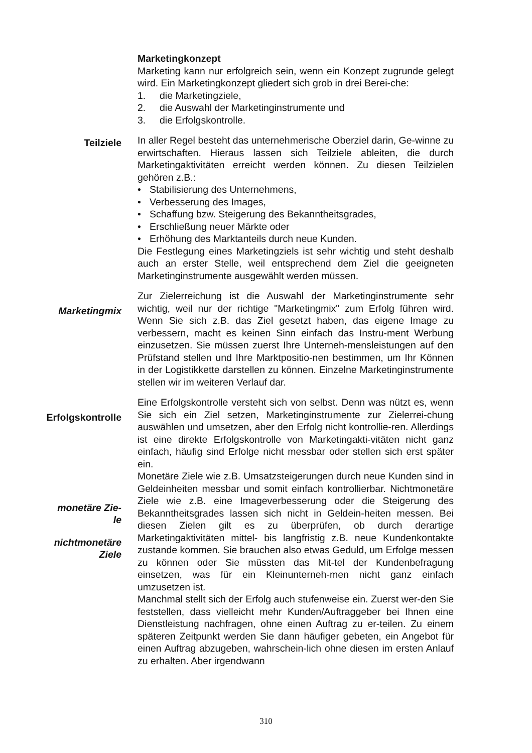Marketingkonzept
Marketing kann nur erfolgreich sein, wenn ein Konzept zugrunde gelegt wird. Ein Marketingkonzept gliedert sich grob in drei Berei-che:
1. die Marketingziele,
2. die Auswahl der Marketinginstrumente und
3. die Erfolgskontrolle.
Teilziele
In aller Regel besteht das unternehmerische Oberziel darin, Ge-winne zu erwirtschaften. Hieraus lassen sich Teilziele ableiten, die durch Marketingaktivitäten erreicht werden können. Zu diesen Teilzielen gehören z.B.:
• Stabilisierung des Unternehmens,
• Verbesserung des Images,
• Schaffung bzw. Steigerung des Bekanntheitsgrades,
• Erschließung neuer Märkte oder
• Erhöhung des Marktanteils durch neue Kunden.
Die Festlegung eines Marketingziels ist sehr wichtig und steht deshalb auch an erster Stelle, weil entsprechend dem Ziel die geeigneten Marketinginstrumente ausgewählt werden müssen.
Marketingmix
Zur Zielerreichung ist die Auswahl der Marketinginstrumente sehr wichtig, weil nur der richtige "Marketingmix" zum Erfolg führen wird. Wenn Sie sich z.B. das Ziel gesetzt haben, das eigene Image zu verbessern, macht es keinen Sinn einfach das Instru-ment Werbung einzusetzen. Sie müssen zuerst Ihre Unterneh-mensleistungen auf den Prüfstand stellen und Ihre Marktpositio-nen bestimmen, um Ihr Können in der Logistikkette darstellen zu können. Einzelne Marketinginstrumente stellen wir im weiteren Verlauf dar.
Erfolgskontrolle
monetäre Zie-
le
nichtmonetäre
Ziele
Eine Erfolgskontrolle versteht sich von selbst. Denn was nützt es, wenn Sie sich ein Ziel setzen, Marketinginstrumente zur Zielerrei-chung auswählen und umsetzen, aber den Erfolg nicht kontrollie-ren. Allerdings ist eine direkte Erfolgskontrolle von Marketingakti-vitäten nicht ganz einfach, häufig sind Erfolge nicht messbar oder stellen sich erst später ein.
Monetäre Ziele wie z.B. Umsatzsteigerungen durch neue Kunden sind in Geldeinheiten messbar und somit einfach kontrollierbar. Nichtmonetäre Ziele wie z.B. eine Imageverbesserung oder die Steigerung des Bekanntheitsgrades lassen sich nicht in Geldein-heiten messen. Bei diesen Zielen gilt es zu überprüfen, ob durch derartige Marketingaktivitäten mittel- bis langfristig z.B. neue Kundenkontakte zustande kommen. Sie brauchen also etwas Geduld, um Erfolge messen zu können oder Sie müssten das Mit-tel der Kundenbefragung einsetzen, was für ein Kleinunterneh-men nicht ganz einfach umzusetzen ist.
Manchmal stellt sich der Erfolg auch stufenweise ein. Zuerst wer-den Sie feststellen, dass vielleicht mehr Kunden/Auftraggeber bei Ihnen eine Dienstleistung nachfragen, ohne einen Auftrag zu er-teilen. Zu einem späteren Zeitpunkt werden Sie dann häufiger gebeten, ein Angebot für einen Auftrag abzugeben, wahrschein-lich ohne diesen im ersten Anlauf zu erhalten. Aber irgendwann
310